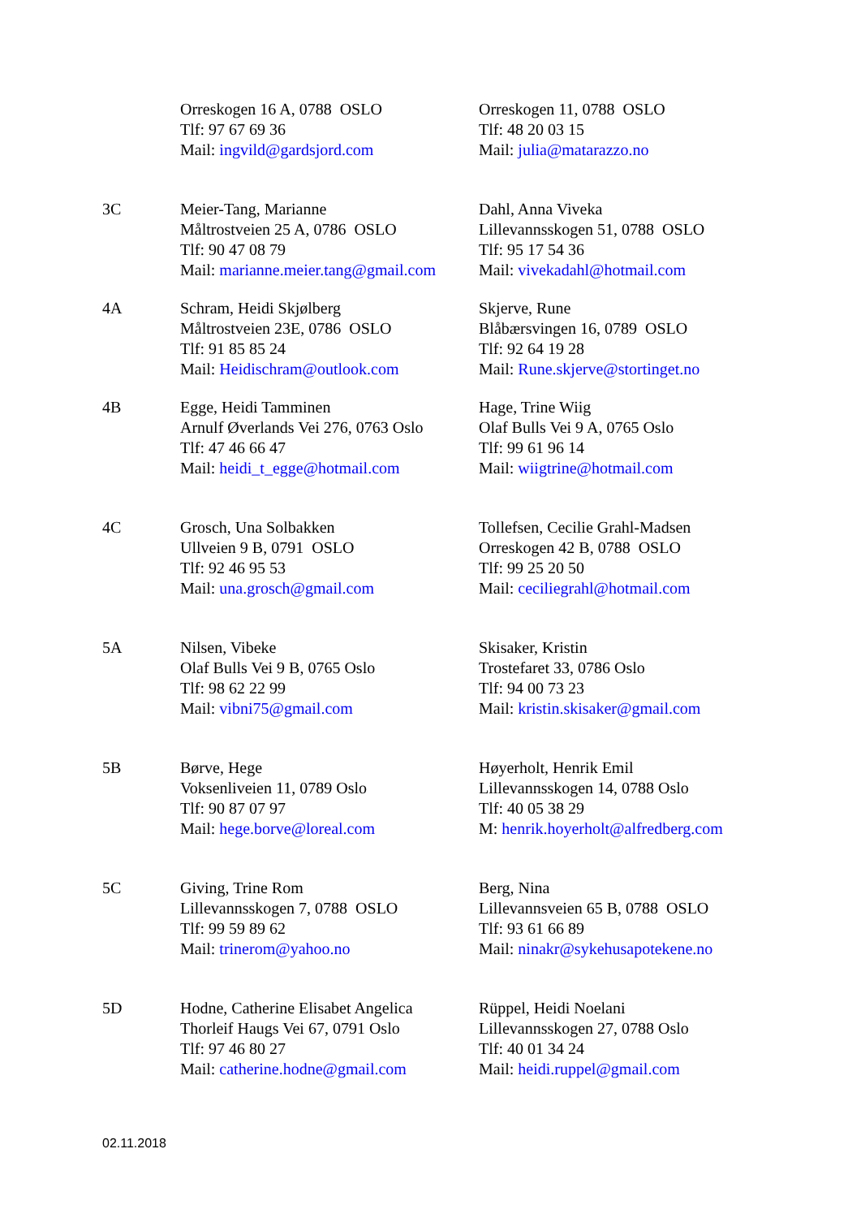| | Orreskogen 16 A, 0788 OSLO Tlf: 97 67 69 36 Mail: ingvild@gardsjord.com | Orreskogen 11, 0788 OSLO Tlf: 48 20 03 15 Mail: julia@matarazzo.no |
| 3C | Meier-Tang, Marianne Måltrostveien 25 A, 0786 OSLO Tlf: 90 47 08 79 Mail: marianne.meier.tang@gmail.com | Dahl, Anna Viveka Lillevannsskogen 51, 0788 OSLO Tlf: 95 17 54 36 Mail: vivekadahl@hotmail.com |
| 4A | Schram, Heidi Skjølberg Måltrostveien 23E, 0786 OSLO Tlf: 91 85 85 24 Mail: Heidischram@outlook.com | Skjerve, Rune Blåbærsvingen 16, 0789 OSLO Tlf: 92 64 19 28 Mail: Rune.skjerve@stortinget.no |
| 4B | Egge, Heidi Tamminen Arnulf Øverlands Vei 276, 0763 Oslo Tlf: 47 46 66 47 Mail: heidi_t_egge@hotmail.com | Hage, Trine Wiig Olaf Bulls Vei 9 A, 0765 Oslo Tlf: 99 61 96 14 Mail: wiigtrine@hotmail.com |
| 4C | Grosch, Una Solbakken Ullveien 9 B, 0791 OSLO Tlf: 92 46 95 53 Mail: una.grosch@gmail.com | Tollefsen, Cecilie Grahl-Madsen Orreskogen 42 B, 0788 OSLO Tlf: 99 25 20 50 Mail: ceciliegrahl@hotmail.com |
| 5A | Nilsen, Vibeke Olaf Bulls Vei 9 B, 0765 Oslo Tlf: 98 62 22 99 Mail: vibni75@gmail.com | Skisaker, Kristin Trostefaret 33, 0786 Oslo Tlf: 94 00 73 23 Mail: kristin.skisaker@gmail.com |
| 5B | Børve, Hege Voksenliveien 11, 0789 Oslo Tlf: 90 87 07 97 Mail: hege.borve@loreal.com | Høyerholt, Henrik Emil Lillevannsskogen 14, 0788 Oslo Tlf: 40 05 38 29 M: henrik.hoyerholt@alfredberg.com |
| 5C | Giving, Trine Rom Lillevannsskogen 7, 0788 OSLO Tlf: 99 59 89 62 Mail: trinerom@yahoo.no | Berg, Nina Lillevannsveien 65 B, 0788 OSLO Tlf: 93 61 66 89 Mail: ninakr@sykehusapotekene.no |
| 5D | Hodne, Catherine Elisabet Angelica Thorleif Haugs Vei 67, 0791 Oslo Tlf: 97 46 80 27 Mail: catherine.hodne@gmail.com | Rüppel, Heidi Noelani Lillevannsskogen 27, 0788 Oslo Tlf: 40 01 34 24 Mail: heidi.ruppel@gmail.com |
02.11.2018